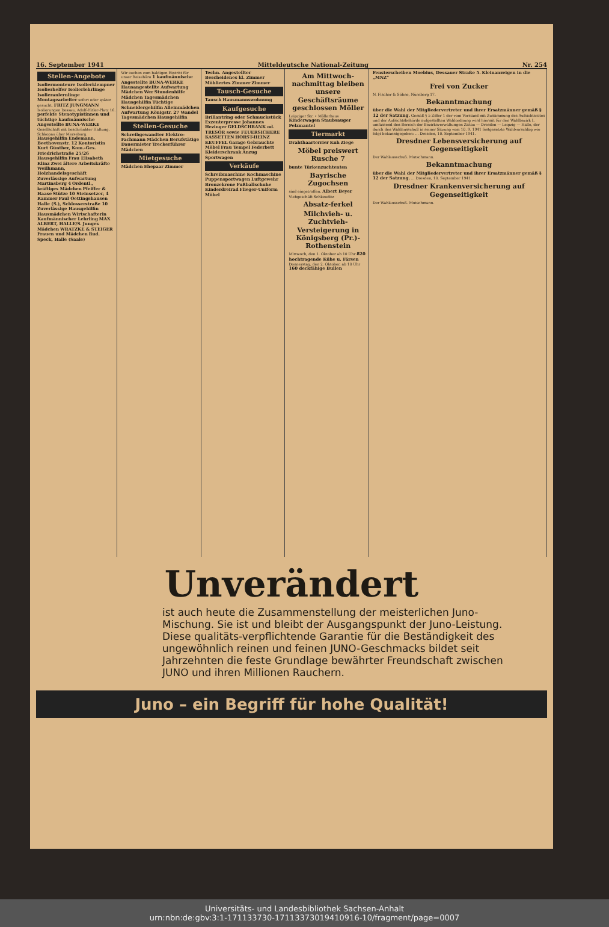16. September 1941 Mitteldeutsche National-Zeitung Nr. 254
Stellen-Angebote
Isoliermonteure Isolierklempner Isolierhelfer Isolierlehrlinge Isolieranlernlinge Montagearbeiter sofort oder später gesucht. FRITZ JUNGMANN Isolierungen Dessau, Adolf-Hitler-Platz 16. perfekte Stenotypistinnen und tüchtige kaufmännische Angestellte BUNA-WERKE Gesellschaft mit beschränkter Haftung, Schkopau über Merseburg. Hausgehilfin Endemann, Beethovenstr. 12 Kontoristin Kurt Günther, Kom.-Ges. Friedrichstraße 25/26 Hausgehilfin Frau Elisabeth Klinz Zwei ältere Arbeitskräfte Weilhmann, Holzhandelsgeschäft Zuverlässige Aufwartung Martinsberg 4 Ordentl., kräftiges Mädchen Pfeiffer & Haase Stütze 10 Steinsetzer, 4 Rammer Paul Oettingshausen Halle (S.), Schlosserstraße 10 Zuverlässige Hausgehilfin Hausmädchen Wirtschafterin Kaufmännischer Lehrling MAX ALBERT, HALLE/S. Junges Mädchen WRATZKE & STEIGER Frauen und Mädchen Rud. Speck, Halle (Saale)
Wir suchen zum baldigen Eintritt für unser Reisebüro 1 kaufmännische Angestellte BUNA-WERKE Hausangestellte Aufwartung Mädchen Wer Stundenhilfe Mädchen Tagesmädchen Hausgehilfin Tüchtige Schneidergehilfin Alleinmädchen Aufwartung Königstr. 27 Wandel Tagesmädchen Hausgehilfin
Stellen-Gesuche
Schreibgewandter Elektro-Fachmann Mädchen Berufstätige Dauermieter Treckerführer Mädchen
Mietgesuche
Mädchen Ehepaar Zimmer
Techn. Angestellter Bescheidenes kl. Zimmer Möbliertes Zimmer Zimmer
Tausch-Gesuche
Tausch Hausmannswohnung
Kaufgesuche
Brillantring oder Schmuckstück Exzenterpresse Johannes Hezinger GELDSCHRANK od. TRESOR sowie FEUERSICHERE KASSETTEN HORST-HEINZ KEUFFEL Garage Gebrauchte Möbel Frau Tempel Federbett Kleiderschrank Anzug Sportwagen
Verkäufe
Schreibmaschine Kochmaschine Puppensportwagen Luftgewehr Bronzekrone Fußballschuhe Kinderdreirad Flieger-Uniform Möbel
Am Mittwoch-nachmittag bleiben unsere Geschäftsräume geschlossen Möller
Leipziger Str. • Möllerhaus
Kinderwagen Staubsauger Pelzmantel
Tiermarkt
Drahthaarterrier Kuh Ziege
Möbel preiswert Rusche 7
bunte Türkenzuchtenten
Bayrische Zugochsen
sind eingetroffen. Albert Beyer Viehgeschäft Schkeuditz
Absatz-ferkel
Milchvieh- u. Zuchtvieh-Versteigerung in Königsberg (Pr.)-Rothenstein
Mittwoch, den 1. Oktober ab 10 Uhr 820 hochtragende Kühe u. Färsen Donnerstag, den 2. Oktober, ab 10 Uhr 160 deckfähige Bullen
Fensterscheiben Moebius, Dessauer Straße 5. Kleinanzeigen in die „MNZ“
Frei von Zucker
N. Fischer & Söhne, Nürnberg 17.
Bekanntmachung
über die Wahl der Mitgliedervertreter und ihrer Ersatzmänner gemäß § 12 der Satzung. Gemäß § 5 Ziffer 1 der vom Vorstand mit Zustimmung des Aufsichtsrates und der Aufsichtsbehörde aufgestellten Wahlordnung wird hiermit für den Wahlbezirk I, umfassend den Bereich der Bezirksverwaltungen Zittau — Dresden — Leipzig — Halle, der durch den Wahlausschuß in seiner Sitzung vom 10. 9. 1941 festgesetzte Wahlvorschlag wie folgt bekanntgegeben: ... Dresden, 10. September 1941.
Dresdner Lebensversicherung auf Gegenseitigkeit
Der Wahlausschuß. Mutschmann.
Bekanntmachung
über die Wahl der Mitgliedervertreter und ihrer Ersatzmänner gemäß § 12 der Satzung. ... Dresden, 10. September 1941.
Dresdner Krankenversicherung auf Gegenseitigkeit
Der Wahlausschuß. Mutschmann.
Unverändert
ist auch heute die Zusammenstellung der meisterlichen Juno-Mischung. Sie ist und bleibt der Ausgangspunkt der Juno-Leistung. Diese qualitäts-verpflichtende Garantie für die Beständigkeit des ungewöhnlich reinen und feinen JUNO-Geschmacks bildet seit Jahrzehnten die feste Grundlage bewährter Freundschaft zwischen JUNO und ihren Millionen Rauchern.
Juno – ein Begriff für hohe Qualität!
Universitäts- und Landesbibliothek Sachsen-Anhalt
urn:nbn:de:gbv:3:1-171133730-17113373019410916-10/fragment/page=0007